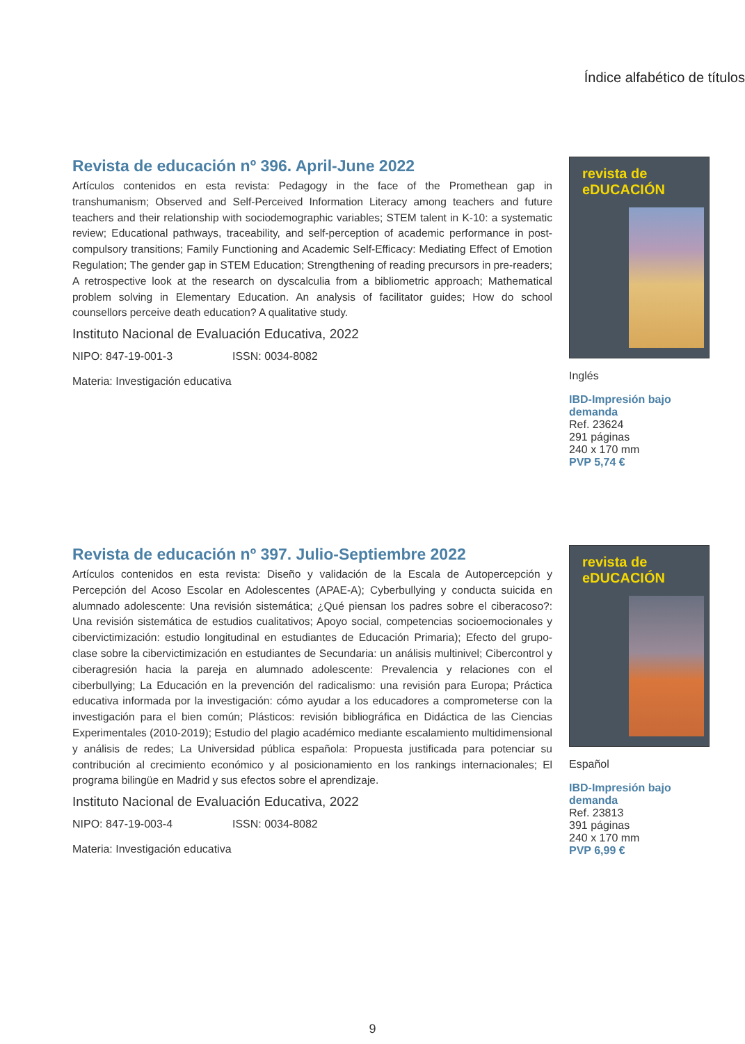Índice alfabético de títulos
Revista de educación nº 396. April-June 2022
Artículos contenidos en esta revista: Pedagogy in the face of the Promethean gap in transhumanism; Observed and Self-Perceived Information Literacy among teachers and future teachers and their relationship with sociodemographic variables; STEM talent in K-10: a systematic review; Educational pathways, traceability, and self-perception of academic performance in post-compulsory transitions; Family Functioning and Academic Self-Efficacy: Mediating Effect of Emotion Regulation; The gender gap in STEM Education; Strengthening of reading precursors in pre-readers; A retrospective look at the research on dyscalculia from a bibliometric approach; Mathematical problem solving in Elementary Education. An analysis of facilitator guides; How do school counsellors perceive death education? A qualitative study.
Instituto Nacional de Evaluación Educativa, 2022
NIPO: 847-19-001-3 ISSN: 0034-8082
Materia: Investigación educativa
revista de eDUCACIÓN
Inglés
IBD-Impresión bajo demanda
Ref. 23624
291 páginas
240 x 170 mm
PVP 5,74 €
Revista de educación nº 397. Julio-Septiembre 2022
Artículos contenidos en esta revista: Diseño y validación de la Escala de Autopercepción y Percepción del Acoso Escolar en Adolescentes (APAE-A); Cyberbullying y conducta suicida en alumnado adolescente: Una revisión sistemática; ¿Qué piensan los padres sobre el ciberacoso?: Una revisión sistemática de estudios cualitativos; Apoyo social, competencias socioemocionales y cibervictimización: estudio longitudinal en estudiantes de Educación Primaria); Efecto del grupo-clase sobre la cibervictimización en estudiantes de Secundaria: un análisis multinivel; Cibercontrol y ciberagresión hacia la pareja en alumnado adolescente: Prevalencia y relaciones con el ciberbullying; La Educación en la prevención del radicalismo: una revisión para Europa; Práctica educativa informada por la investigación: cómo ayudar a los educadores a comprometerse con la investigación para el bien común; Plásticos: revisión bibliográfica en Didáctica de las Ciencias Experimentales (2010-2019); Estudio del plagio académico mediante escalamiento multidimensional y análisis de redes; La Universidad pública española: Propuesta justificada para potenciar su contribución al crecimiento económico y al posicionamiento en los rankings internacionales; El programa bilingüe en Madrid y sus efectos sobre el aprendizaje.
Instituto Nacional de Evaluación Educativa, 2022
NIPO: 847-19-003-4 ISSN: 0034-8082
Materia: Investigación educativa
revista de eDUCACIÓN
Español
IBD-Impresión bajo demanda
Ref. 23813
391 páginas
240 x 170 mm
PVP 6,99 €
9